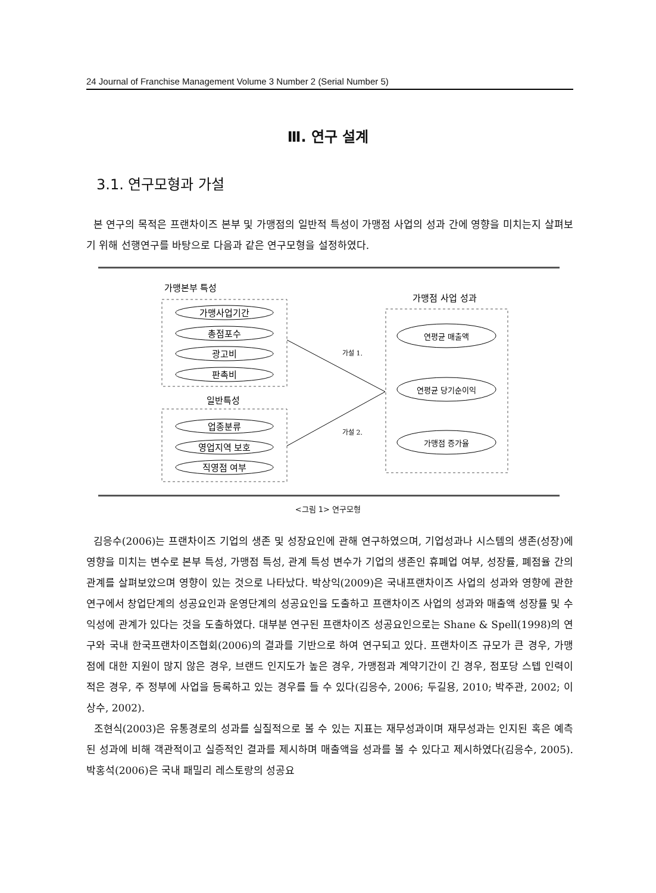24 Journal of Franchise Management Volume 3 Number 2 (Serial Number 5)
Ⅲ. 연구 설계
3.1. 연구모형과 가설
본 연구의 목적은 프랜차이즈 본부 및 가맹점의 일반적 특성이 가맹점 사업의 성과 간에 영향을 미치는지 살펴보기 위해 선행연구를 바탕으로 다음과 같은 연구모형을 설정하였다.
가맹본부 특성
가맹사업기간
총점포수
광고비
판촉비
일반특성
업종분류
영업지역 보호
직영점 여부
가설 1.
가설 2.
가맹점 사업 성과
연평균 매출액
연평균 당기순이익
가맹점 증가율
<그림 1> 연구모형
김응수(2006)는 프랜차이즈 기업의 생존 및 성장요인에 관해 연구하였으며, 기업성과나 시스템의 생존(성장)에 영향을 미치는 변수로 본부 특성, 가맹점 특성, 관계 특성 변수가 기업의 생존인 휴폐업 여부, 성장률, 폐점율 간의 관계를 살펴보았으며 영향이 있는 것으로 나타났다. 박상익(2009)은 국내프랜차이즈 사업의 성과와 영향에 관한 연구에서 창업단계의 성공요인과 운영단계의 성공요인을 도출하고 프랜차이즈 사업의 성과와 매출액 성장률 및 수익성에 관계가 있다는 것을 도출하였다. 대부분 연구된 프랜차이즈 성공요인으로는 Shane & Spell(1998)의 연구와 국내 한국프랜차이즈협회(2006)의 결과를 기반으로 하여 연구되고 있다. 프랜차이즈 규모가 큰 경우, 가맹점에 대한 지원이 많지 않은 경우, 브랜드 인지도가 높은 경우, 가맹점과 계약기간이 긴 경우, 점포당 스텝 인력이 적은 경우, 주 정부에 사업을 등록하고 있는 경우를 들 수 있다(김응수, 2006; 두길용, 2010; 박주관, 2002; 이상수, 2002).
조현식(2003)은 유통경로의 성과를 실질적으로 볼 수 있는 지표는 재무성과이며 재무성과는 인지된 혹은 예측된 성과에 비해 객관적이고 실증적인 결과를 제시하며 매출액을 성과를 볼 수 있다고 제시하였다(김응수, 2005). 박홍석(2006)은 국내 패밀리 레스토랑의 성공요